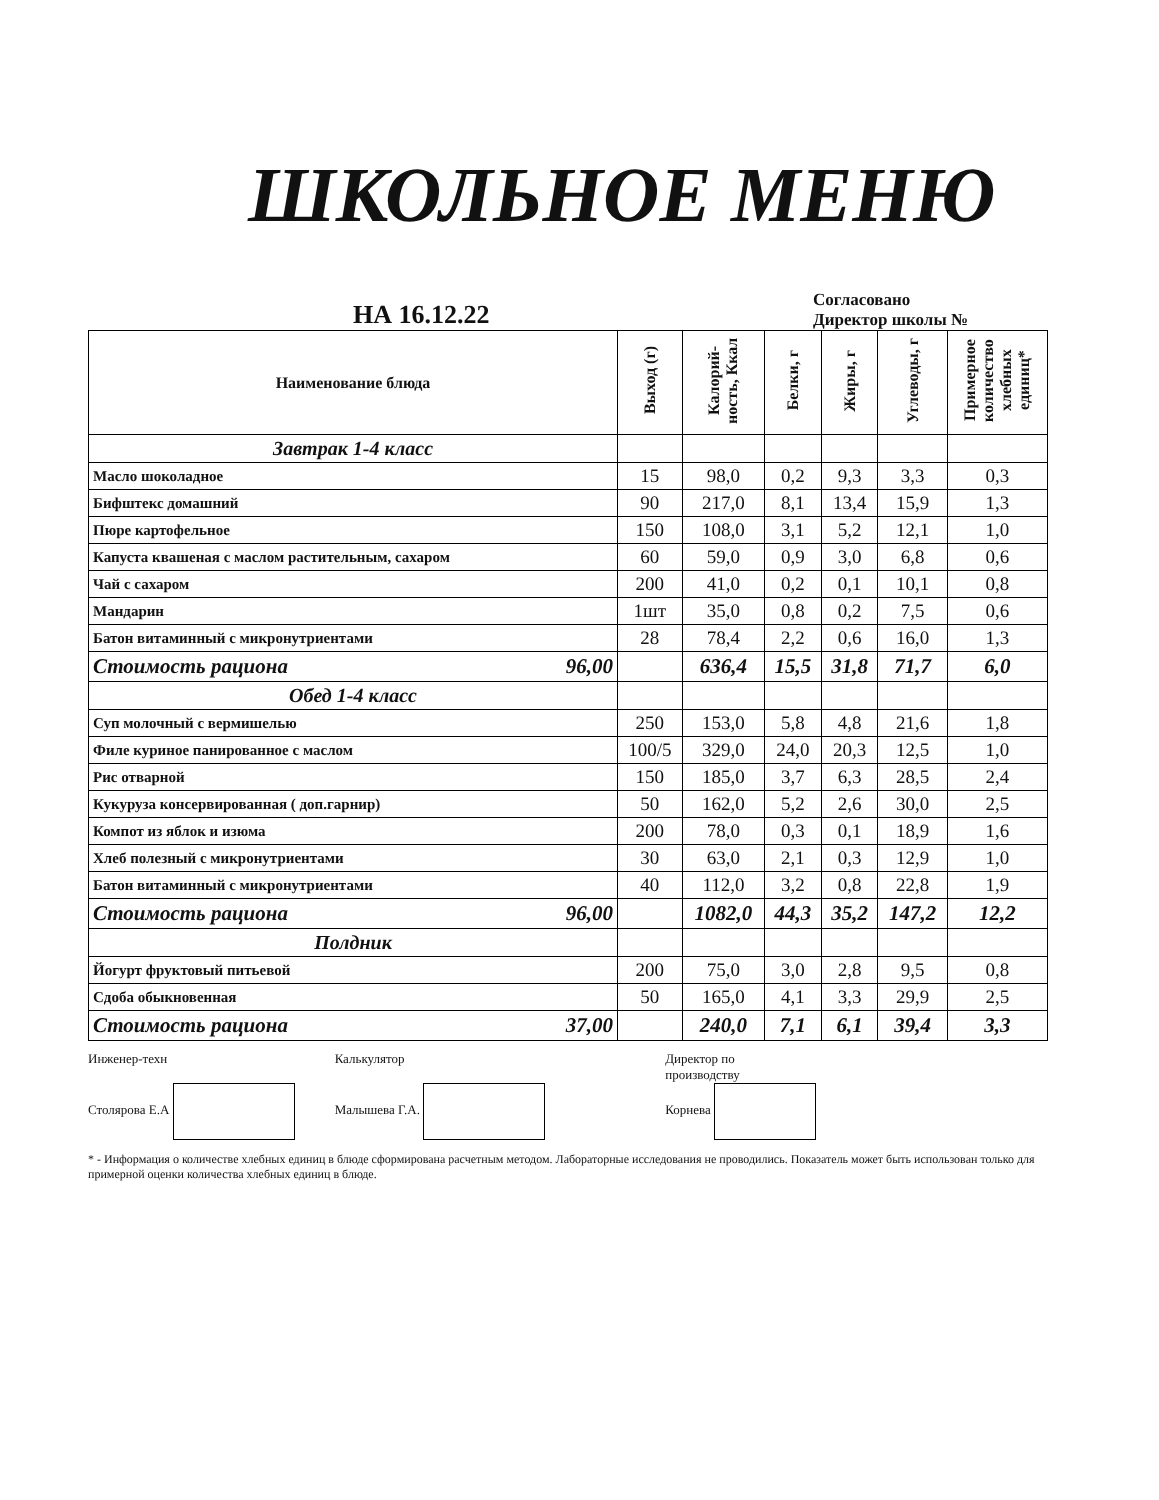ШКОЛЬНОЕ МЕНЮ
НА 16.12.22
Согласовано
Директор школы №
| Наименование блюда | Выход (г) | Калорий-ность, Ккал | Белки, г | Жиры, г | Углеводы, г | Примерное количество хлебных единиц* |
| --- | --- | --- | --- | --- | --- | --- |
| Завтрак 1-4 класс | | | | | | |
| Масло шоколадное | 15 | 98,0 | 0,2 | 9,3 | 3,3 | 0,3 |
| Бифштекс домашний | 90 | 217,0 | 8,1 | 13,4 | 15,9 | 1,3 |
| Пюре картофельное | 150 | 108,0 | 3,1 | 5,2 | 12,1 | 1,0 |
| Капуста квашеная с маслом растительным, сахаром | 60 | 59,0 | 0,9 | 3,0 | 6,8 | 0,6 |
| Чай с сахаром | 200 | 41,0 | 0,2 | 0,1 | 10,1 | 0,8 |
| Мандарин | 1шт | 35,0 | 0,8 | 0,2 | 7,5 | 0,6 |
| Батон витаминный с микронутриентами | 28 | 78,4 | 2,2 | 0,6 | 16,0 | 1,3 |
| Стоимость рациона 96,00 | | 636,4 | 15,5 | 31,8 | 71,7 | 6,0 |
| Обед 1-4 класс | | | | | | |
| Суп молочный с вермишелью | 250 | 153,0 | 5,8 | 4,8 | 21,6 | 1,8 |
| Филе куриное панированное с маслом | 100/5 | 329,0 | 24,0 | 20,3 | 12,5 | 1,0 |
| Рис отварной | 150 | 185,0 | 3,7 | 6,3 | 28,5 | 2,4 |
| Кукуруза консервированная ( доп.гарнир) | 50 | 162,0 | 5,2 | 2,6 | 30,0 | 2,5 |
| Компот из яблок и изюма | 200 | 78,0 | 0,3 | 0,1 | 18,9 | 1,6 |
| Хлеб полезный с микронутриентами | 30 | 63,0 | 2,1 | 0,3 | 12,9 | 1,0 |
| Батон витаминный с микронутриентами | 40 | 112,0 | 3,2 | 0,8 | 22,8 | 1,9 |
| Стоимость рациона 96,00 | | 1082,0 | 44,3 | 35,2 | 147,2 | 12,2 |
| Полдник | | | | | | |
| Йогурт фруктовый питьевой | 200 | 75,0 | 3,0 | 2,8 | 9,5 | 0,8 |
| Сдоба обыкновенная | 50 | 165,0 | 4,1 | 3,3 | 29,9 | 2,5 |
| Стоимость рациона 37,00 | | 240,0 | 7,1 | 6,1 | 39,4 | 3,3 |
Инженер-техн
Столярова Е.А
Калькулятор
Малышева Г.А.
Директор по
производству
Корнева
* - Информация о количестве хлебных единиц в блюде сформирована расчетным методом. Лабораторные исследования не проводились. Показатель может быть использован только для примерной оценки количества хлебных единиц в блюде.